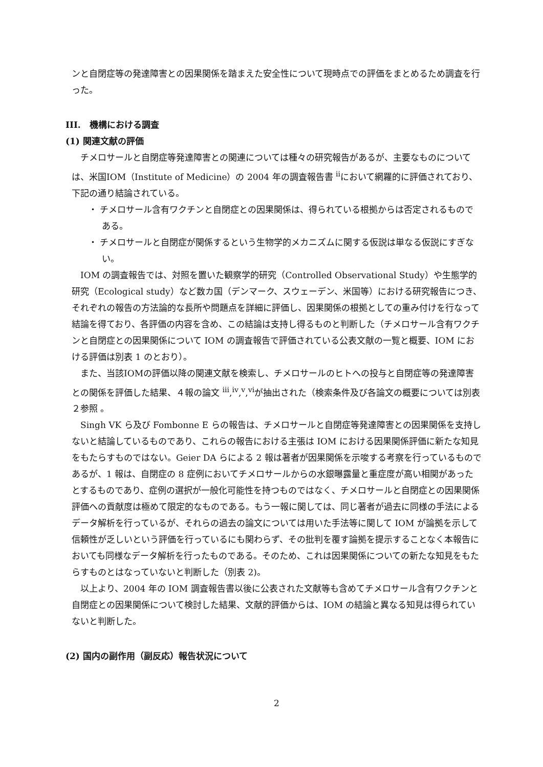ンと自閉症等の発達障害との因果関係を踏まえた安全性について現時点での評価をまとめるため調査を行った。
III.　機構における調査
(1) 関連文献の評価
チメロサールと自閉症等発達障害との関連については種々の研究報告があるが、主要なものについては、米国IOM（Institute of Medicine）の 2004 年の調査報告書 <sup>ii</sup>において網羅的に評価されており、下記の通り結論されている。
・ チメロサール含有ワクチンと自閉症との因果関係は、得られている根拠からは否定されるものである。
・ チメロサールと自閉症が関係するという生物学的メカニズムに関する仮説は単なる仮説にすぎない。
IOM の調査報告では、対照を置いた観察学的研究（Controlled Observational Study）や生態学的研究（Ecological study）など数カ国（デンマーク、スウェーデン、米国等）における研究報告につき、それぞれの報告の方法論的な長所や問題点を詳細に評価し、因果関係の根拠としての重み付けを行なって結論を得ており、各評価の内容を含め、この結論は支持し得るものと判断した（チメロサール含有ワクチンと自閉症との因果関係について IOM の調査報告で評価されている公表文献の一覧と概要、IOM における評価は別表 1 のとおり）。
また、当該IOMの評価以降の関連文献を検索し、チメロサールのヒトへの投与と自閉症等の発達障害との関係を評価した結果、４報の論文 <sup>iii</sup>,<sup>iv</sup>,<sup>v</sup>,<sup>vi</sup>が抽出された（検索条件及び各論文の概要については別表２参照 。
Singh VK ら及び Fombonne E らの報告は、チメロサールと自閉症等発達障害との因果関係を支持しないと結論しているものであり、これらの報告における主張は IOM における因果関係評価に新たな知見をもたらすものではない。Geier DA らによる 2 報は著者が因果関係を示唆する考察を行っているものであるが、1 報は、自閉症の 8 症例においてチメロサールからの水銀曝露量と重症度が高い相関があったとするものであり、症例の選択が一般化可能性を持つものではなく、チメロサールと自閉症との因果関係評価への貢献度は極めて限定的なものである。もう一報に関しては、同じ著者が過去に同様の手法によるデータ解析を行っているが、それらの過去の論文については用いた手法等に関して IOM が論拠を示して信頼性が乏しいという評価を行っているにも関わらず、その批判を覆す論拠を提示することなく本報告においても同様なデータ解析を行ったものである。そのため、これは因果関係についての新たな知見をもたらすものとはなっていないと判断した（別表 2)。
以上より、2004 年の IOM 調査報告書以後に公表された文献等も含めてチメロサール含有ワクチンと自閉症との因果関係について検討した結果、文献的評価からは、IOM の結論と異なる知見は得られていないと判断した。
(2) 国内の副作用（副反応）報告状況について
2